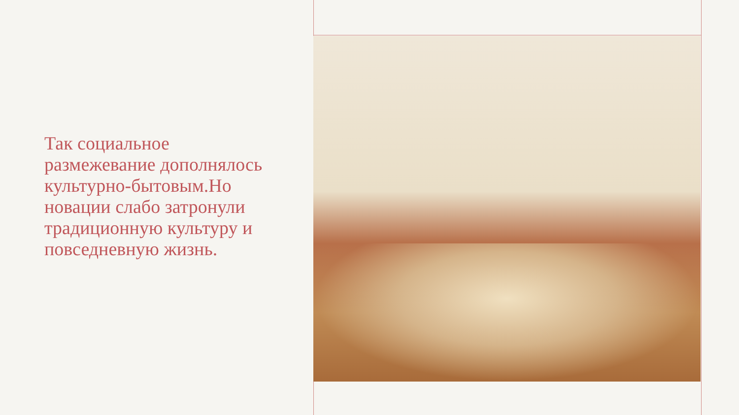Так социальное размежевание дополнялось культурно-бытовым.Но новации слабо затронули традиционную культуру и повседневную жизнь.